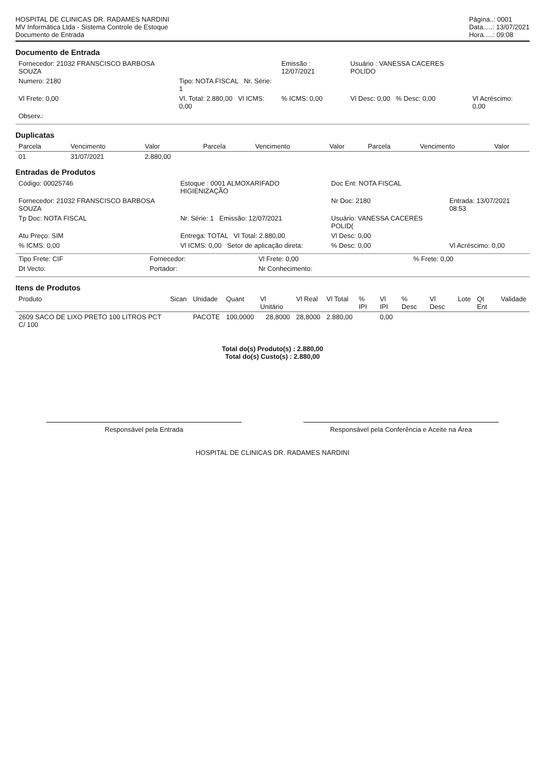HOSPITAL DE CLINICAS DR. RADAMES NARDINI
MV Informática Ltda - Sistema Controle de Estoque
Documento de Entrada
Página..: 0001
Data.....: 13/07/2021
Hora.....: 09:08
Documento de Entrada
| Fornecedor: 21032 FRANSCISCO BARBOSA SOUZA | | Emissão : 12/07/2021 | Usuário : VANESSA CACERES POLIDO | |
| Numero: 2180 | Tipo: NOTA FISCAL Nr. Série: 1 | | | |
| Vl Frete: 0,00 | Vl. Total: 2.880,00 Vl ICMS: 0,00 | % ICMS: 0,00 | Vl Desc: 0,00 % Desc: 0,00 | Vl Acréscimo: 0,00 |
| Observ.: | | | | |
Duplicatas
| Parcela | Vencimento | Valor | Parcela | Vencimento | Valor | Parcela | Vencimento | Valor |
| --- | --- | --- | --- | --- | --- | --- | --- | --- |
| 01 | 31/07/2021 | 2.880,00 | | | | | | |
Entradas de Produtos
| Código: 00025746 | Estoque : 0001 ALMOXARIFADO HIGIENIZAÇÃO | Doc Ent: NOTA FISCAL | |
| Fornecedor: 21032 FRANSCISCO BARBOSA SOUZA | | Nr Doc: 2180 | Entrada: 13/07/2021 08:53 |
| Tp Doc: NOTA FISCAL | Nr. Série: 1 Emissão: 12/07/2021 | Usuário: VANESSA CACERES POLID( | |
| Atu Preço: SIM | Entrega: TOTAL Vl Total: 2.880,00 | Vl Desc: 0,00 | |
| % ICMS: 0,00 | Vl ICMS: 0,00 Setor de aplicação direta: | % Desc: 0,00 | Vl Acréscimo: 0,00 |
| Tipo Frete: CIF | Fornecedor: | Vl Frete: 0,00 | % Frete: 0,00 |
| Dt Vecto: | Portador: | Nr Conhecimento: | |
Itens de Produtos
| Produto | Sican | Unidade | Quant | Vl Unitário | Vl Real | Vl Total | % IPI | Vl IPI | % Desc | Vl Desc | Lote | Qt Ent | Validade |
| --- | --- | --- | --- | --- | --- | --- | --- | --- | --- | --- | --- | --- | --- |
| 2609 SACO DE LIXO PRETO 100 LITROS PCT C/ 100 | | PACOTE | 100,0000 | 28,8000 | 28,8000 | 2.880,00 | | 0,00 | | | | | |
Total do(s) Produto(s) : 2.880,00
Total do(s) Custo(s) : 2.880,00
Responsável pela Entrada Responsável pela Conferência e Aceite na Área
HOSPITAL DE CLINICAS DR. RADAMES NARDINI